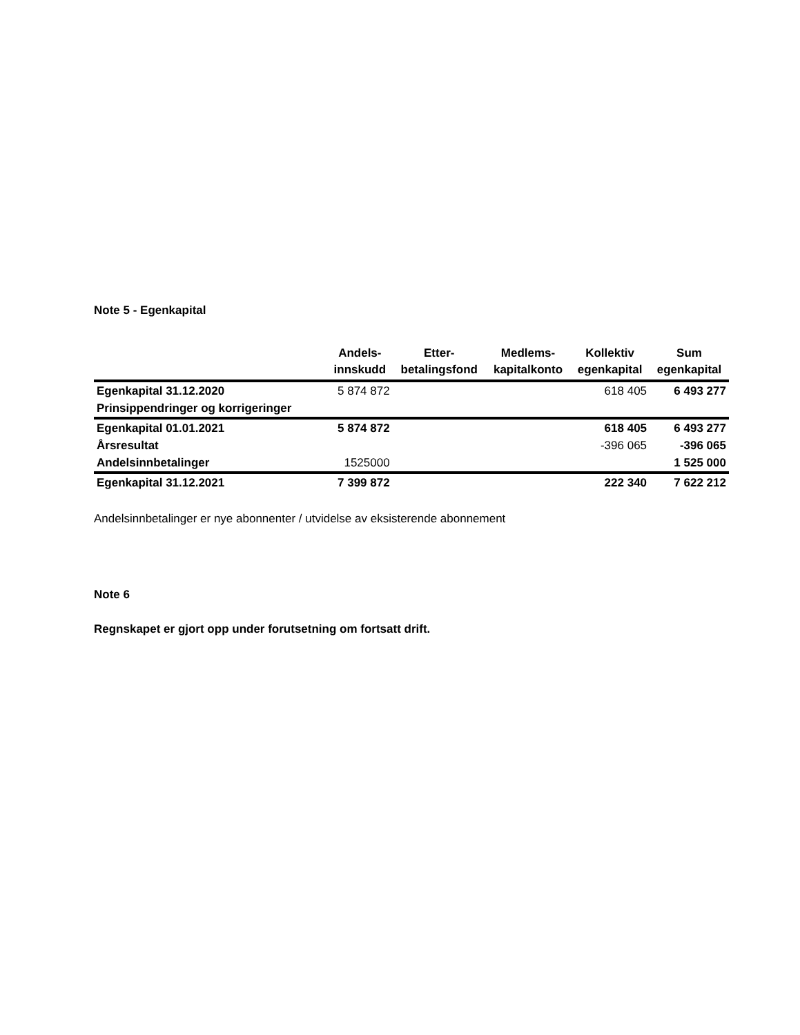Note 5 - Egenkapital
| | Andels- innskudd | Etter- betalingsfond | Medlems- kapitalkonto | Kollektiv egenkapital | Sum egenkapital |
| --- | --- | --- | --- | --- | --- |
| Egenkapital 31.12.2020 | 5 874 872 | | | 618 405 | 6 493 277 |
| Prinsippendringer og korrigeringer | | | | | |
| Egenkapital 01.01.2021 | 5 874 872 | | | 618 405 | 6 493 277 |
| Årsresultat | | | | -396 065 | -396 065 |
| Andelsinnbetalinger | 1525000 | | | | 1 525 000 |
| Egenkapital 31.12.2021 | 7 399 872 | | | 222 340 | 7 622 212 |
Andelsinnbetalinger er nye abonnenter / utvidelse av eksisterende abonnement
Note 6
Regnskapet er gjort opp under forutsetning om fortsatt drift.